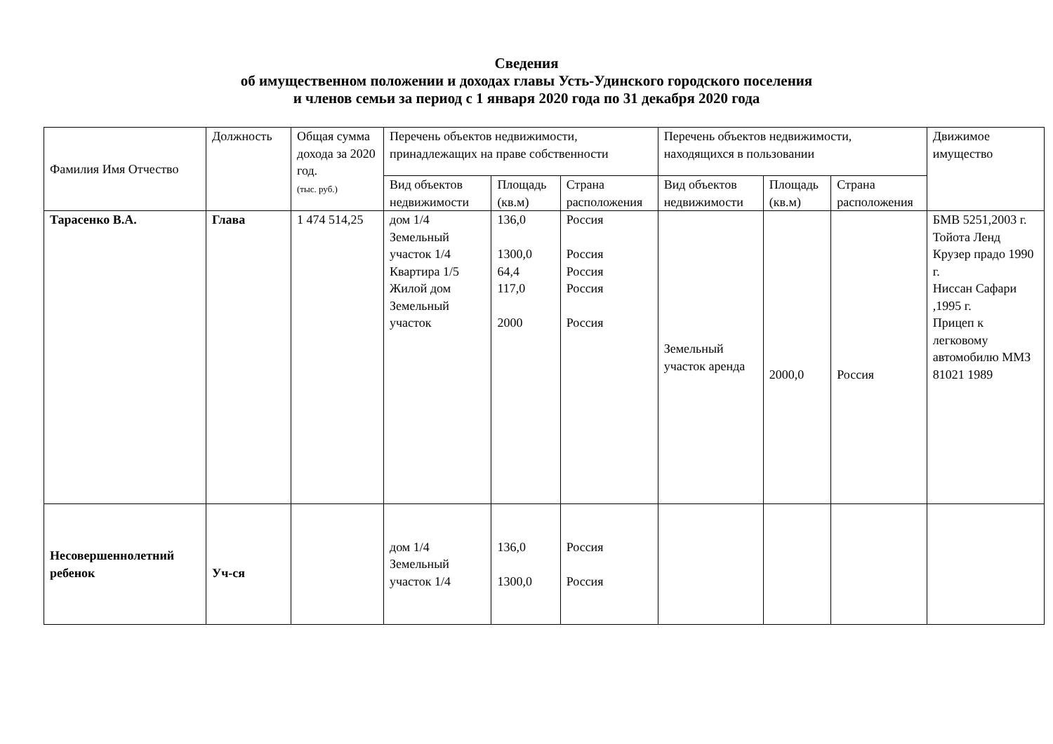Сведения
об имущественном положении и доходах главы Усть-Удинского городского поселения
и членов семьи за период с 1 января 2020 года по 31 декабря 2020 года
| Фамилия Имя Отчество | Должность | Общая сумма дохода за 2020 год. (тыс. руб.) | Перечень объектов недвижимости, принадлежащих на праве собственности | | | Перечень объектов недвижимости, находящихся в пользовании | | | Движимое имущество |
| --- | --- | --- | --- | --- | --- | --- | --- | --- | --- |
| | | | Вид объектов недвижимости | Площадь (кв.м) | Страна расположения | Вид объектов недвижимости | Площадь (кв.м) | Страна расположения | |
| Тарасенко В.А. | Глава | 1 474 514,25 | дом 1/4 Земельный участок 1/4 Квартира 1/5 Жилой дом Земельный участок | 136,0 1300,0 64,4 117,0 2000 | Россия Россия Россия Россия Россия | Земельный участок аренда | 2000,0 | Россия | БМВ 5251,2003 г. Тойота Ленд Крузер прадо 1990 г. Ниссан Сафари ,1995 г. Прицеп к легковому автомобилю ММЗ 81021 1989 |
| Несовершеннолетний ребенок | Уч-ся | | дом 1/4 Земельный участок 1/4 | 136,0 1300,0 | Россия Россия | | | | |